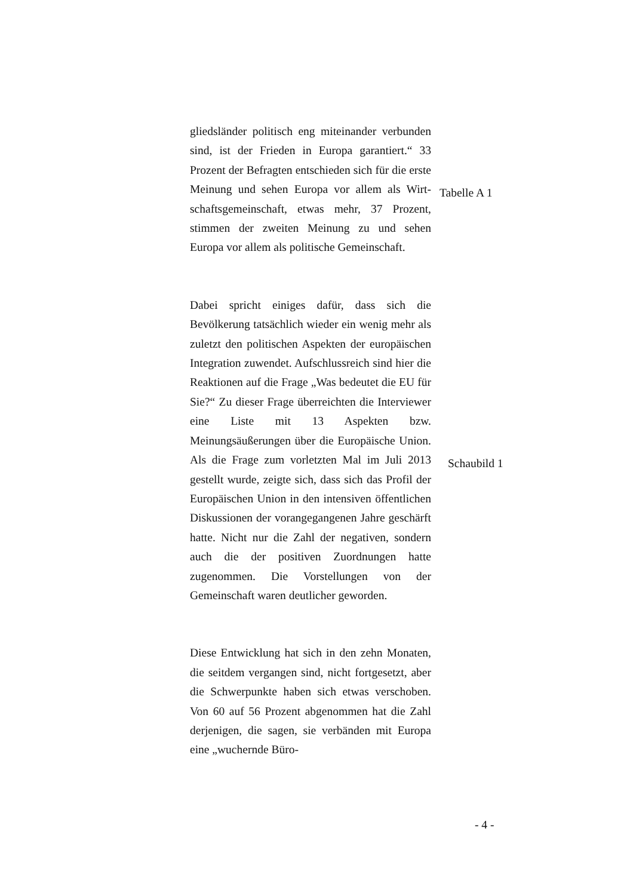gliedsländer politisch eng miteinander verbunden sind, ist der Frieden in Europa garantiert.“ 33 Prozent der Befragten entschieden sich für die erste Meinung und sehen Europa vor allem als Wirt-schaftsgemeinschaft, etwas mehr, 37 Prozent, stimmen der zweiten Meinung zu und sehen Europa vor allem als politische Gemeinschaft.
Tabelle A 1
Dabei spricht einiges dafür, dass sich die Bevölkerung tatsächlich wieder ein wenig mehr als zuletzt den politischen Aspekten der europäischen Integration zuwendet. Aufschlussreich sind hier die Reaktionen auf die Frage „Was bedeutet die EU für Sie?“ Zu dieser Frage überreichten die Interviewer eine Liste mit 13 Aspekten bzw. Meinungsäußerungen über die Europäische Union. Als die Frage zum vorletzten Mal im Juli 2013 gestellt wurde, zeigte sich, dass sich das Profil der Europäischen Union in den intensiven öffentlichen Diskussionen der vorangegangenen Jahre geschärft hatte. Nicht nur die Zahl der negativen, sondern auch die der positiven Zuordnungen hatte zugenommen. Die Vorstellungen von der Gemeinschaft waren deutlicher geworden.
Schaubild 1
Diese Entwicklung hat sich in den zehn Monaten, die seitdem vergangen sind, nicht fortgesetzt, aber die Schwerpunkte haben sich etwas verschoben. Von 60 auf 56 Prozent abgenommen hat die Zahl derjenigen, die sagen, sie verbänden mit Europa eine „wuchernde Büro-
- 4 -